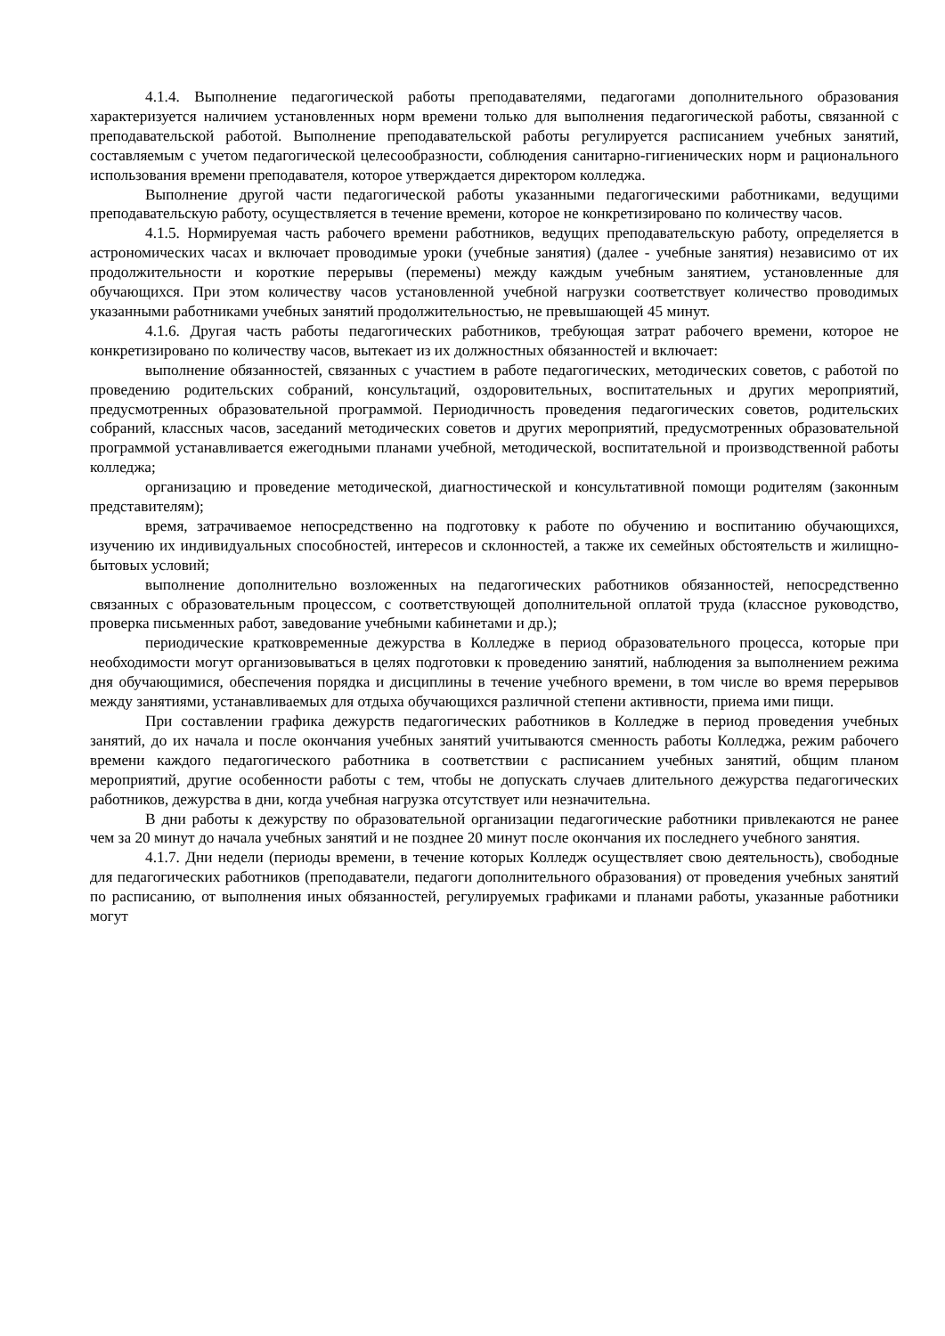4.1.4. Выполнение педагогической работы преподавателями, педагогами дополнительного образования характеризуется наличием установленных норм времени только для выполнения педагогической работы, связанной с преподавательской работой. Выполнение преподавательской работы регулируется расписанием учебных занятий, составляемым с учетом педагогической целесообразности, соблюдения санитарно-гигиенических норм и рационального использования времени преподавателя, которое утверждается директором колледжа.
Выполнение другой части педагогической работы указанными педагогическими работниками, ведущими преподавательскую работу, осуществляется в течение времени, которое не конкретизировано по количеству часов.
4.1.5. Нормируемая часть рабочего времени работников, ведущих преподавательскую работу, определяется в астрономических часах и включает проводимые уроки (учебные занятия) (далее - учебные занятия) независимо от их продолжительности и короткие перерывы (перемены) между каждым учебным занятием, установленные для обучающихся. При этом количеству часов установленной учебной нагрузки соответствует количество проводимых указанными работниками учебных занятий продолжительностью, не превышающей 45 минут.
4.1.6. Другая часть работы педагогических работников, требующая затрат рабочего времени, которое не конкретизировано по количеству часов, вытекает из их должностных обязанностей и включает:
выполнение обязанностей, связанных с участием в работе педагогических, методических советов, с работой по проведению родительских собраний, консультаций, оздоровительных, воспитательных и других мероприятий, предусмотренных образовательной программой. Периодичность проведения педагогических советов, родительских собраний, классных часов, заседаний методических советов и других мероприятий, предусмотренных образовательной программой устанавливается ежегодными планами учебной, методической, воспитательной и производственной работы колледжа;
организацию и проведение методической, диагностической и консультативной помощи родителям (законным представителям);
время, затрачиваемое непосредственно на подготовку к работе по обучению и воспитанию обучающихся, изучению их индивидуальных способностей, интересов и склонностей, а также их семейных обстоятельств и жилищно-бытовых условий;
выполнение дополнительно возложенных на педагогических работников обязанностей, непосредственно связанных с образовательным процессом, с соответствующей дополнительной оплатой труда (классное руководство, проверка письменных работ, заведование учебными кабинетами и др.);
периодические кратковременные дежурства в Колледже в период образовательного процесса, которые при необходимости могут организовываться в целях подготовки к проведению занятий, наблюдения за выполнением режима дня обучающимися, обеспечения порядка и дисциплины в течение учебного времени, в том числе во время перерывов между занятиями, устанавливаемых для отдыха обучающихся различной степени активности, приема ими пищи.
При составлении графика дежурств педагогических работников в Колледже в период проведения учебных занятий, до их начала и после окончания учебных занятий учитываются сменность работы Колледжа, режим рабочего времени каждого педагогического работника в соответствии с расписанием учебных занятий, общим планом мероприятий, другие особенности работы с тем, чтобы не допускать случаев длительного дежурства педагогических работников, дежурства в дни, когда учебная нагрузка отсутствует или незначительна.
В дни работы к дежурству по образовательной организации педагогические работники привлекаются не ранее чем за 20 минут до начала учебных занятий и не позднее 20 минут после окончания их последнего учебного занятия.
4.1.7. Дни недели (периоды времени, в течение которых Колледж осуществляет свою деятельность), свободные для педагогических работников (преподаватели, педагоги дополнительного образования) от проведения учебных занятий по расписанию, от выполнения иных обязанностей, регулируемых графиками и планами работы, указанные работники могут